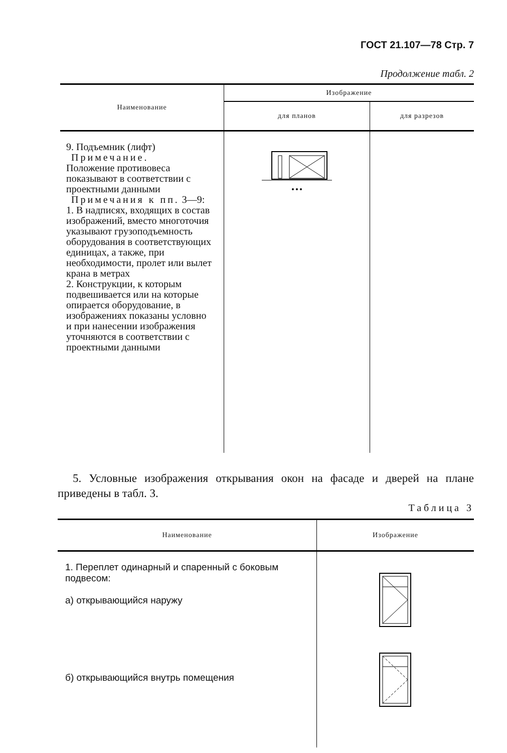ГОСТ 21.107—78 Стр. 7
Продолжение табл. 2
| Наименование | Изображение | |
| --- | --- | --- |
| | для планов | для разрезов |
| 9. Подъемник (лифт) Примечание. Положение противовеса показывают в соответствии с проектными данными Примечания к пп. 3—9: 1. В надписях, входящих в состав изображений, вместо многоточия указывают грузоподъемность оборудования в соответствующих единицах, а также, при необходимости, пролет или вылет крана в метрах 2. Конструкции, к которым подвешивается или на которые опирается оборудование, в изображениях показаны условно и при нанесении изображения уточняются в соответствии с проектными данными | | |
5. Условные изображения открывания окон на фасаде и дверей на плане приведены в табл. 3.
Таблица 3
| Наименование | Изображение |
| --- | --- |
| 1. Переплет одинарный и спаренный с боковым подвесом: а) открывающийся наружу б) открывающийся внутрь помещения | |